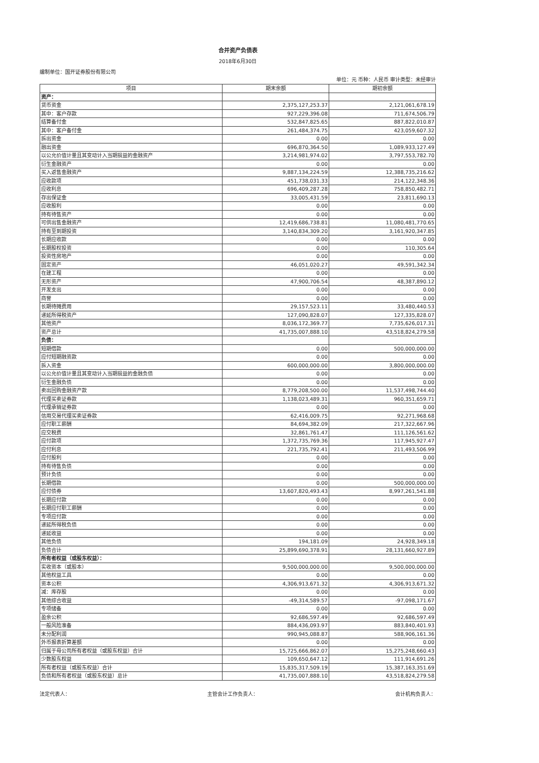合并资产负债表
2018年6月30日
编制单位：国开证券股份有限公司
单位：元 币种：人民币 审计类型：未经审计
| 项目 | 期末余额 | 期初余额 |
| --- | --- | --- |
| 资产： | | |
| 货币资金 | 2,375,127,253.37 | 2,121,061,678.19 |
| 其中：客户存款 | 927,229,396.08 | 711,674,506.79 |
| 结算备付金 | 532,847,825.65 | 887,822,010.87 |
| 其中：客户备付金 | 261,484,374.75 | 423,059,607.32 |
| 拆出资金 | 0.00 | 0.00 |
| 融出资金 | 696,870,364.50 | 1,089,933,127.49 |
| 以公允价值计量且其变动计入当期损益的金融资产 | 3,214,981,974.02 | 3,797,553,782.70 |
| 衍生金融资产 | 0.00 | 0.00 |
| 买入返售金融资产 | 9,887,134,224.59 | 12,388,735,216.62 |
| 应收款项 | 451,738,031.33 | 214,122,348.36 |
| 应收利息 | 696,409,287.28 | 758,850,482.71 |
| 存出保证金 | 33,005,431.59 | 23,811,690.13 |
| 应收股利 | 0.00 | 0.00 |
| 持有待售资产 | 0.00 | 0.00 |
| 可供出售金融资产 | 12,419,686,738.81 | 11,080,481,770.65 |
| 持有至到期投资 | 3,140,834,309.20 | 3,161,920,347.85 |
| 长期应收款 | 0.00 | 0.00 |
| 长期股权投资 | 0.00 | 110,305.64 |
| 投资性房地产 | 0.00 | 0.00 |
| 固定资产 | 46,051,020.27 | 49,591,342.34 |
| 在建工程 | 0.00 | 0.00 |
| 无形资产 | 47,900,706.54 | 48,387,890.12 |
| 开发支出 | 0.00 | 0.00 |
| 商誉 | 0.00 | 0.00 |
| 长期待摊费用 | 29,157,523.11 | 33,480,440.53 |
| 递延所得税资产 | 127,090,828.07 | 127,335,828.07 |
| 其他资产 | 8,036,172,369.77 | 7,735,626,017.31 |
| 资产总计 | 41,735,007,888.10 | 43,518,824,279.58 |
| 负债： | | |
| 短期借款 | 0.00 | 500,000,000.00 |
| 应付短期融资款 | 0.00 | 0.00 |
| 拆入资金 | 600,000,000.00 | 3,800,000,000.00 |
| 以公允价值计量且其变动计入当期损益的金融负债 | 0.00 | 0.00 |
| 衍生金融负债 | 0.00 | 0.00 |
| 卖出回购金融资产款 | 8,779,208,500.00 | 11,537,498,744.40 |
| 代理买卖证券款 | 1,138,023,489.31 | 960,351,659.71 |
| 代理承销证券款 | 0.00 | 0.00 |
| 信用交易代理买卖证券款 | 62,416,009.75 | 92,271,968.68 |
| 应付职工薪酬 | 84,694,382.09 | 217,322,667.96 |
| 应交税费 | 32,861,761.47 | 111,126,561.62 |
| 应付款项 | 1,372,735,769.36 | 117,945,927.47 |
| 应付利息 | 221,735,792.41 | 211,493,506.99 |
| 应付股利 | 0.00 | 0.00 |
| 持有待售负债 | 0.00 | 0.00 |
| 预计负债 | 0.00 | 0.00 |
| 长期借款 | 0.00 | 500,000,000.00 |
| 应付债券 | 13,607,820,493.43 | 8,997,261,541.88 |
| 长期应付款 | 0.00 | 0.00 |
| 长期应付职工薪酬 | 0.00 | 0.00 |
| 专项应付款 | 0.00 | 0.00 |
| 递延所得税负债 | 0.00 | 0.00 |
| 递延收益 | 0.00 | 0.00 |
| 其他负债 | 194,181.09 | 24,928,349.18 |
| 负债合计 | 25,899,690,378.91 | 28,131,660,927.89 |
| 所有者权益（或股东权益）： | | |
| 实收资本（或股本） | 9,500,000,000.00 | 9,500,000,000.00 |
| 其他权益工具 | 0.00 | 0.00 |
| 资本公积 | 4,306,913,671.32 | 4,306,913,671.32 |
| 减：库存股 | 0.00 | 0.00 |
| 其他综合收益 | -49,314,589.57 | -97,098,171.67 |
| 专项储备 | 0.00 | 0.00 |
| 盈余公积 | 92,686,597.49 | 92,686,597.49 |
| 一般风险准备 | 884,436,093.97 | 883,840,401.93 |
| 未分配利润 | 990,945,088.87 | 588,906,161.36 |
| 外币报表折算差额 | 0.00 | 0.00 |
| 归属于母公司所有者权益（或股东权益）合计 | 15,725,666,862.07 | 15,275,248,660.43 |
| 少数股东权益 | 109,650,647.12 | 111,914,691.26 |
| 所有者权益（或股东权益）合计 | 15,835,317,509.19 | 15,387,163,351.69 |
| 负债和所有者权益（或股东权益）总计 | 41,735,007,888.10 | 43,518,824,279.58 |
法定代表人： 主管会计工作负责人： 会计机构负责人：